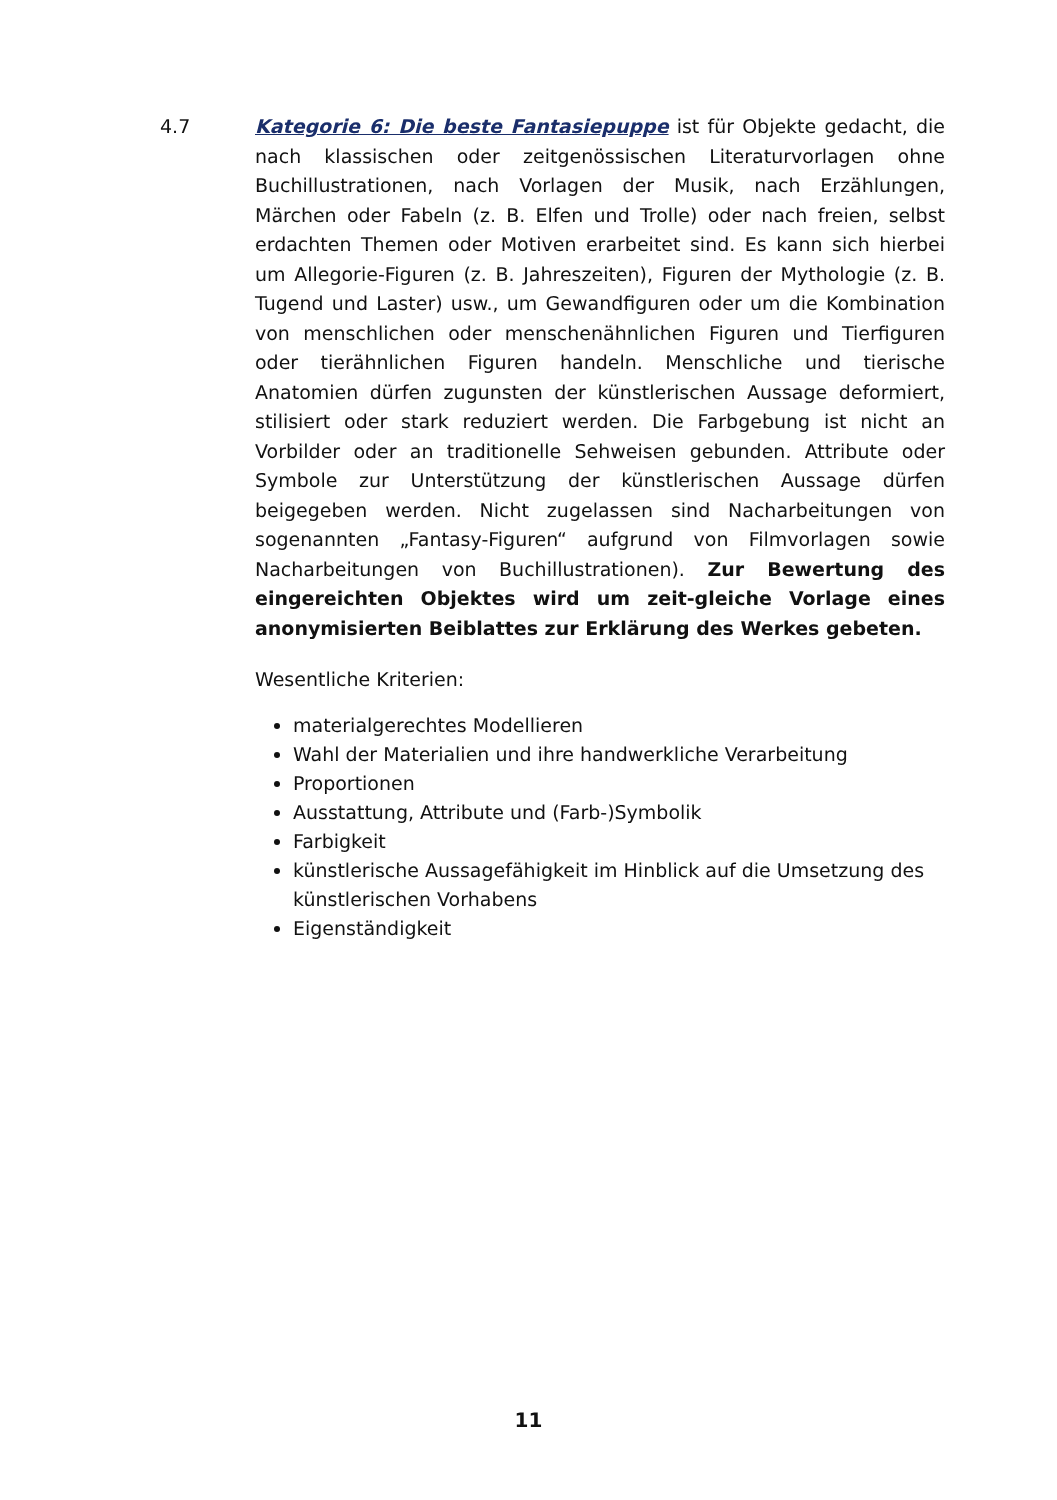4.7
Kategorie 6: Die beste Fantasiepuppe ist für Objekte gedacht, die nach klassischen oder zeitgenössischen Literaturvorlagen ohne Buchillustrationen, nach Vorlagen der Musik, nach Erzählungen, Märchen oder Fabeln (z. B. Elfen und Trolle) oder nach freien, selbst erdachten Themen oder Motiven erarbeitet sind. Es kann sich hierbei um Allegorie-Figuren (z. B. Jahreszeiten), Figuren der Mythologie (z. B. Tugend und Laster) usw., um Gewandfiguren oder um die Kombination von menschlichen oder menschenähnlichen Figuren und Tierfiguren oder tierähnlichen Figuren handeln. Menschliche und tierische Anatomien dürfen zugunsten der künstlerischen Aussage deformiert, stilisiert oder stark reduziert werden. Die Farbgebung ist nicht an Vorbilder oder an traditionelle Sehweisen gebunden. Attribute oder Symbole zur Unterstützung der künstlerischen Aussage dürfen beigegeben werden. Nicht zugelassen sind Nacharbeitungen von sogenannten „Fantasy-Figuren“ aufgrund von Filmvorlagen sowie Nacharbeitungen von Buchillustrationen). Zur Bewertung des eingereichten Objektes wird um zeit-gleiche Vorlage eines anonymisierten Beiblattes zur Erklärung des Werkes gebeten.
Wesentliche Kriterien:
materialgerechtes Modellieren
Wahl der Materialien und ihre handwerkliche Verarbeitung
Proportionen
Ausstattung, Attribute und (Farb-)Symbolik
Farbigkeit
künstlerische Aussagefähigkeit im Hinblick auf die Umsetzung des künstlerischen Vorhabens
Eigenständigkeit
11